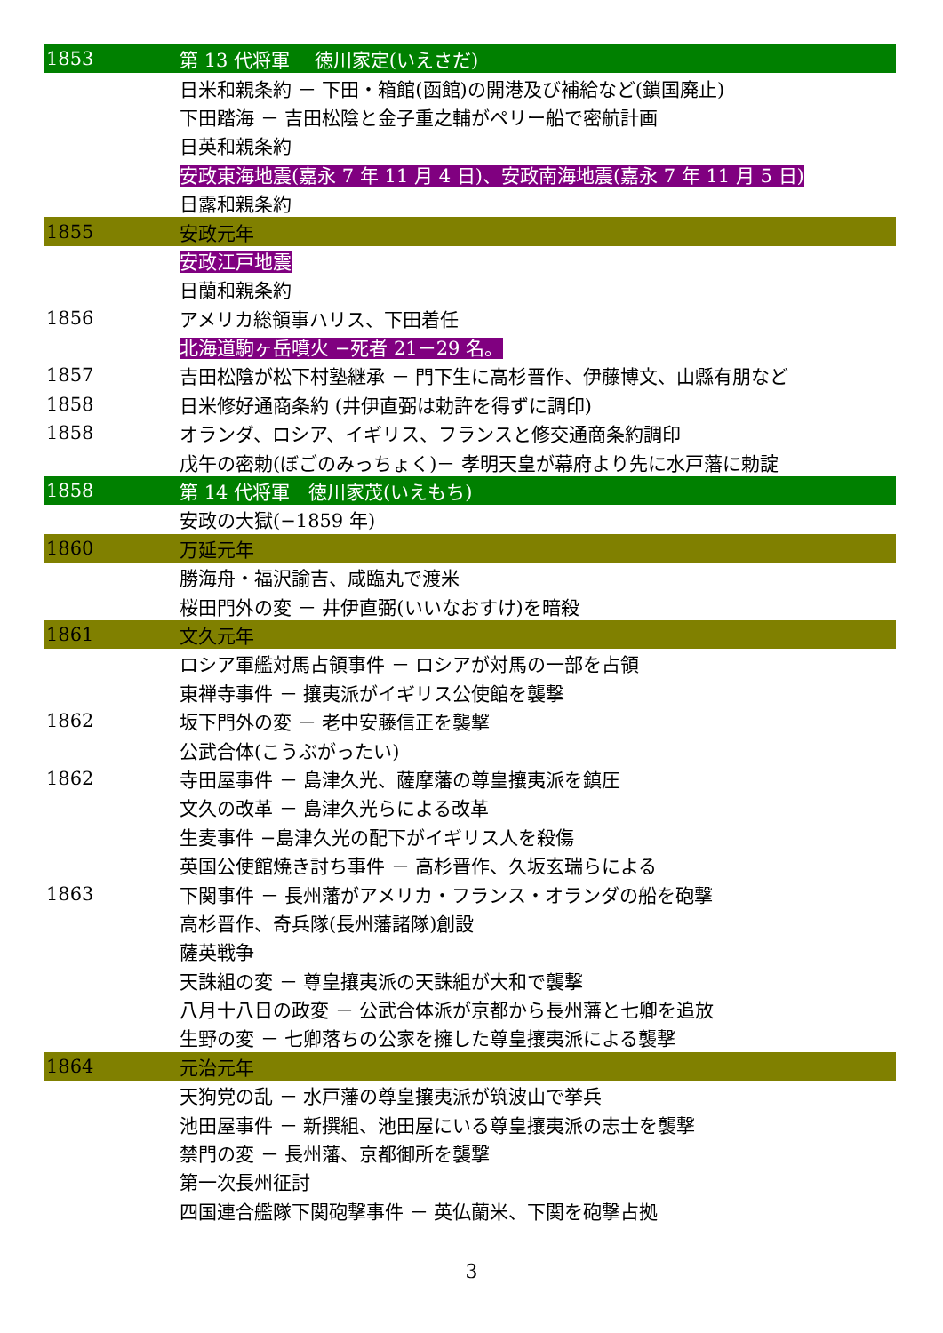| 1853 | 第 13 代将軍 徳川家定(いえさだ) |
| | 日米和親条約 － 下田・箱館(函館)の開港及び補給など(鎖国廃止) |
| | 下田踏海 － 吉田松陰と金子重之輔がペリー船で密航計画 |
| | 日英和親条約 |
| | 安政東海地震(嘉永 7 年 11 月 4 日)、安政南海地震(嘉永 7 年 11 月 5 日) |
| | 日露和親条約 |
| 1855 | 安政元年 |
| | 安政江戸地震 |
| | 日蘭和親条約 |
| 1856 | アメリカ総領事ハリス、下田着任 |
| | 北海道駒ヶ岳噴火 −死者 21－29 名。 |
| 1857 | 吉田松陰が松下村塾継承 － 門下生に高杉晋作、伊藤博文、山縣有朋など |
| 1858 | 日米修好通商条約 (井伊直弼は勅許を得ずに調印) |
| 1858 | オランダ、ロシア、イギリス、フランスと修交通商条約調印 |
| | 戊午の密勅(ぼごのみっちょく)－ 孝明天皇が幕府より先に水戸藩に勅諚 |
| 1858 | 第 14 代将軍 徳川家茂(いえもち) |
| | 安政の大獄(−1859 年) |
| 1860 | 万延元年 |
| | 勝海舟・福沢諭吉、咸臨丸で渡米 |
| | 桜田門外の変 － 井伊直弼(いいなおすけ)を暗殺 |
| 1861 | 文久元年 |
| | ロシア軍艦対馬占領事件 － ロシアが対馬の一部を占領 |
| | 東禅寺事件 － 攘夷派がイギリス公使館を襲撃 |
| 1862 | 坂下門外の変 － 老中安藤信正を襲撃 |
| | 公武合体(こうぶがったい) |
| 1862 | 寺田屋事件 － 島津久光、薩摩藩の尊皇攘夷派を鎮圧 |
| | 文久の改革 － 島津久光らによる改革 |
| | 生麦事件 −島津久光の配下がイギリス人を殺傷 |
| | 英国公使館焼き討ち事件 － 高杉晋作、久坂玄瑞らによる |
| 1863 | 下関事件 － 長州藩がアメリカ・フランス・オランダの船を砲撃 |
| | 高杉晋作、奇兵隊(長州藩諸隊)創設 |
| | 薩英戦争 |
| | 天誅組の変 － 尊皇攘夷派の天誅組が大和で襲撃 |
| | 八月十八日の政変 － 公武合体派が京都から長州藩と七卿を追放 |
| | 生野の変 － 七卿落ちの公家を擁した尊皇攘夷派による襲撃 |
| 1864 | 元治元年 |
| | 天狗党の乱 － 水戸藩の尊皇攘夷派が筑波山で挙兵 |
| | 池田屋事件 － 新撰組、池田屋にいる尊皇攘夷派の志士を襲撃 |
| | 禁門の変 － 長州藩、京都御所を襲撃 |
| | 第一次長州征討 |
| | 四国連合艦隊下関砲撃事件 － 英仏蘭米、下関を砲撃占拠 |
3